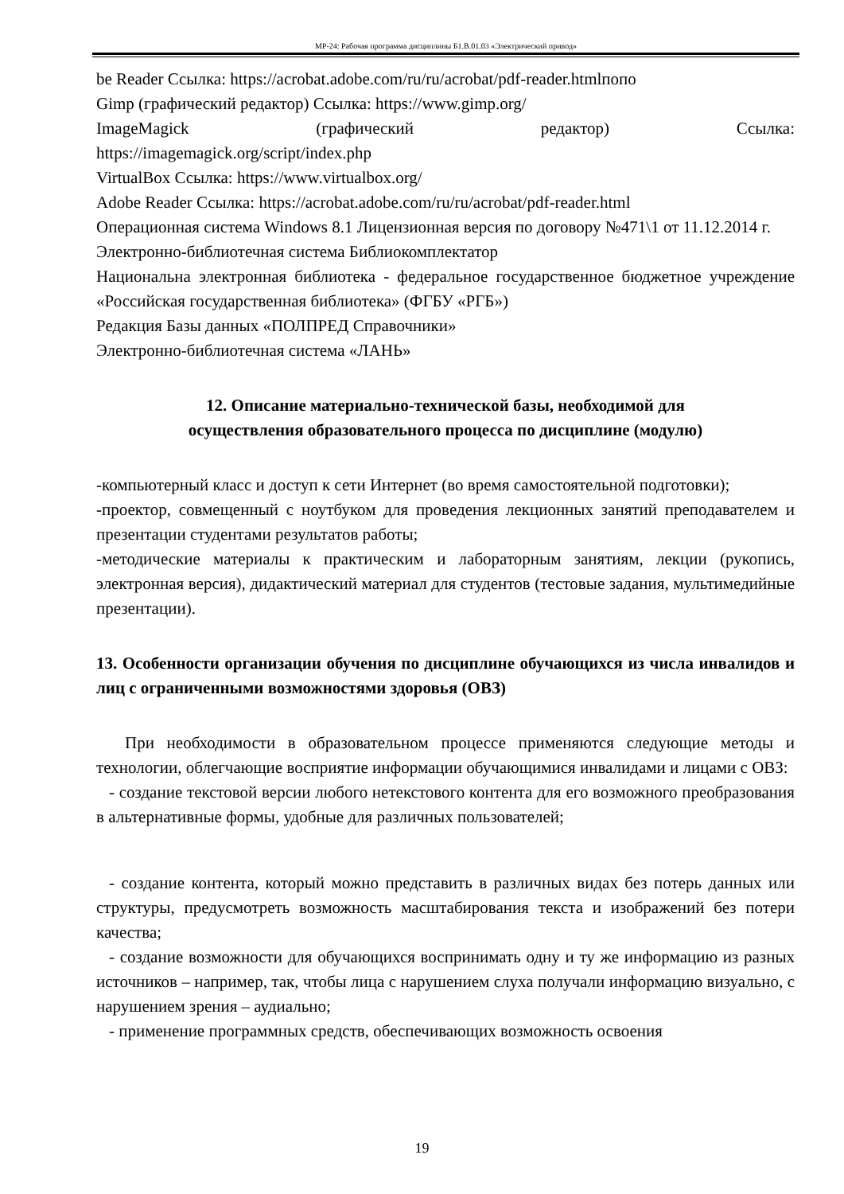МР-24: Рабочая программа дисциплины Б1.В.01.03 «Электрический привод»
be Reader Ссылка: https://acrobat.adobe.com/ru/ru/acrobat/pdf-reader.htmlпопо
Gimp (графический редактор) Ссылка: https://www.gimp.org/
ImageMagick (графический редактор) Ссылка:
https://imagemagick.org/script/index.php
VirtualBox Ссылка: https://www.virtualbox.org/
Adobe Reader Ссылка: https://acrobat.adobe.com/ru/ru/acrobat/pdf-reader.html
Операционная система Windows 8.1 Лицензионная версия по договору №471\1 от 11.12.2014 г.
Электронно-библиотечная система Библиокомплектатор
Национальна электронная библиотека - федеральное государственное бюджетное учреждение «Российская государственная библиотека» (ФГБУ «РГБ»)
Редакция Базы данных «ПОЛПРЕД Справочники»
Электронно-библиотечная система «ЛАНЬ»
12. Описание материально-технической базы, необходимой для
осуществления образовательного процесса по дисциплине (модулю)
-компьютерный класс и доступ к сети Интернет (во время самостоятельной подготовки);
-проектор, совмещенный с ноутбуком для проведения лекционных занятий преподавателем и презентации студентами результатов работы;
-методические материалы к практическим и лабораторным занятиям, лекции (рукопись, электронная версия), дидактический материал для студентов (тестовые задания, мультимедийные презентации).
13. Особенности организации обучения по дисциплине обучающихся из числа инвалидов и лиц с ограниченными возможностями здоровья (ОВЗ)
При необходимости в образовательном процессе применяются следующие методы и технологии, облегчающие восприятие информации обучающимися инвалидами и лицами с ОВЗ:
- создание текстовой версии любого нетекстового контента для его возможного преобразования в альтернативные формы, удобные для различных пользователей;
- создание контента, который можно представить в различных видах без потерь данных или структуры, предусмотреть возможность масштабирования текста и изображений без потери качества;
- создание возможности для обучающихся воспринимать одну и ту же информацию из разных источников – например, так, чтобы лица с нарушением слуха получали информацию визуально, с нарушением зрения – аудиально;
- применение программных средств, обеспечивающих возможность освоения
19